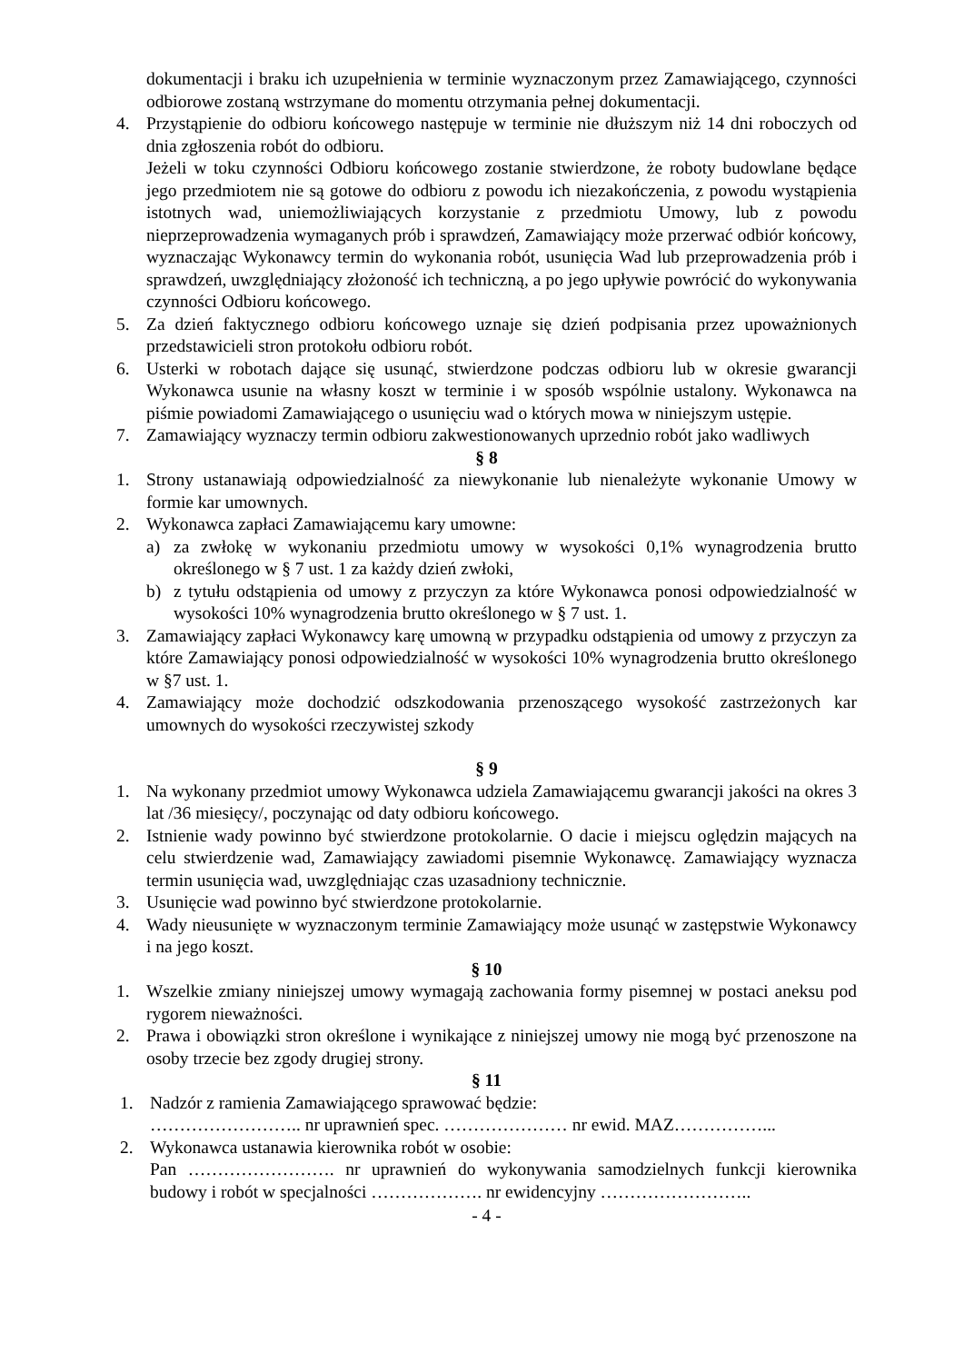dokumentacji i braku ich uzupełnienia w terminie wyznaczonym przez Zamawiającego, czynności odbiorowe zostaną wstrzymane do momentu otrzymania pełnej dokumentacji.
4. Przystąpienie do odbioru końcowego następuje w terminie nie dłuższym niż 14 dni roboczych od dnia zgłoszenia robót do odbioru.
Jeżeli w toku czynności Odbioru końcowego zostanie stwierdzone, że roboty budowlane będące jego przedmiotem nie są gotowe do odbioru z powodu ich niezakończenia, z powodu wystąpienia istotnych wad, uniemożliwiających korzystanie z przedmiotu Umowy, lub z powodu nieprzeprowadzenia wymaganych prób i sprawdzeń, Zamawiający może przerwać odbiór końcowy, wyznaczając Wykonawcy termin do wykonania robót, usunięcia Wad lub przeprowadzenia prób i sprawdzeń, uwzględniający złożoność ich techniczną, a po jego upływie powrócić do wykonywania czynności Odbioru końcowego.
5. Za dzień faktycznego odbioru końcowego uznaje się dzień podpisania przez upoważnionych przedstawicieli stron protokołu odbioru robót.
6. Usterki w robotach dające się usunąć, stwierdzone podczas odbioru lub w okresie gwarancji Wykonawca usunie na własny koszt w terminie i w sposób wspólnie ustalony. Wykonawca na piśmie powiadomi Zamawiającego o usunięciu wad o których mowa w niniejszym ustępie.
7. Zamawiający wyznaczy termin odbioru zakwestionowanych uprzednio robót jako wadliwych
§ 8
1. Strony ustanawiają odpowiedzialność za niewykonanie lub nienależyte wykonanie Umowy w formie kar umownych.
2. Wykonawca zapłaci Zamawiającemu kary umowne:
a) za zwłokę w wykonaniu przedmiotu umowy w wysokości 0,1% wynagrodzenia brutto określonego w § 7 ust. 1 za każdy dzień zwłoki,
b) z tytułu odstąpienia od umowy z przyczyn za które Wykonawca ponosi odpowiedzialność w wysokości 10% wynagrodzenia brutto określonego w § 7 ust. 1.
3. Zamawiający zapłaci Wykonawcy karę umowną w przypadku odstąpienia od umowy z przyczyn za które Zamawiający ponosi odpowiedzialność w wysokości 10% wynagrodzenia brutto określonego w §7 ust. 1.
4. Zamawiający może dochodzić odszkodowania przenoszącego wysokość zastrzeżonych kar umownych do wysokości rzeczywistej szkody
§ 9
1. Na wykonany przedmiot umowy Wykonawca udziela Zamawiającemu gwarancji jakości na okres 3 lat /36 miesięcy/, poczynając od daty odbioru końcowego.
2. Istnienie wady powinno być stwierdzone protokolarnie. O dacie i miejscu oględzin mających na celu stwierdzenie wad, Zamawiający zawiadomi pisemnie Wykonawcę. Zamawiający wyznacza termin usunięcia wad, uwzględniając czas uzasadniony technicznie.
3. Usunięcie wad powinno być stwierdzone protokolarnie.
4. Wady nieusunięte w wyznaczonym terminie Zamawiający może usunąć w zastępstwie Wykonawcy i na jego koszt.
§ 10
1. Wszelkie zmiany niniejszej umowy wymagają zachowania formy pisemnej w postaci aneksu pod rygorem nieważności.
2. Prawa i obowiązki stron określone i wynikające z niniejszej umowy nie mogą być przenoszone na osoby trzecie bez zgody drugiej strony.
§ 11
1. Nadzór z ramienia Zamawiającego sprawować będzie:
…………………….. nr uprawnień spec. ………………… nr ewid. MAZ……………...
2. Wykonawca ustanawia kierownika robót w osobie:
Pan ……………………. nr uprawnień do wykonywania samodzielnych funkcji kierownika budowy i robót w specjalności ………………. nr ewidencyjny ……………………..
- 4 -